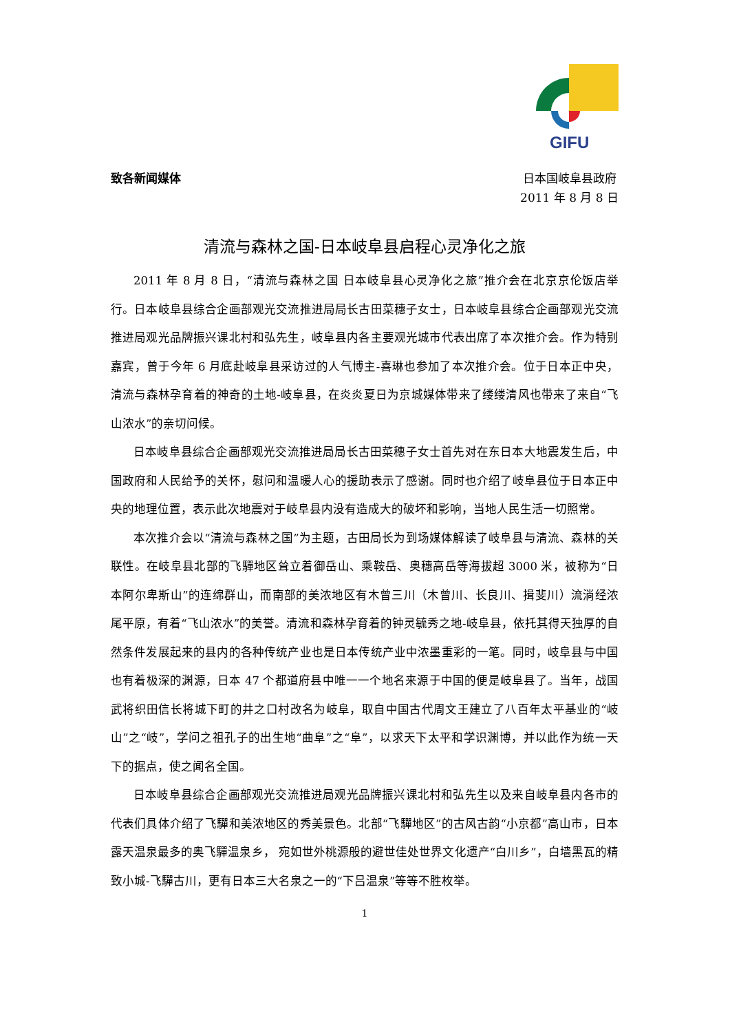GIFU
致各新闻媒体
日本国岐阜县政府
2011 年 8 月 8 日
清流与森林之国-日本岐阜县启程心灵净化之旅
2011 年 8 月 8 日，“清流与森林之国 日本岐阜县心灵净化之旅”推介会在北京京伦饭店举行。日本岐阜县综合企画部观光交流推进局局长古田菜穗子女士，日本岐阜县综合企画部观光交流推进局观光品牌振兴课北村和弘先生，岐阜县内各主要观光城市代表出席了本次推介会。作为特别嘉宾，曾于今年 6 月底赴岐阜县采访过的人气博主-喜琳也参加了本次推介会。位于日本正中央，清流与森林孕育着的神奇的土地-岐阜县，在炎炎夏日为京城媒体带来了缕缕清风也带来了来自“飞山浓水”的亲切问候。
日本岐阜县综合企画部观光交流推进局局长古田菜穗子女士首先对在东日本大地震发生后，中国政府和人民给予的关怀，慰问和温暖人心的援助表示了感谢。同时也介绍了岐阜县位于日本正中央的地理位置，表示此次地震对于岐阜县内没有造成大的破坏和影响，当地人民生活一切照常。
本次推介会以“清流与森林之国”为主题，古田局长为到场媒体解读了岐阜县与清流、森林的关联性。在岐阜县北部的飞驒地区耸立着御岳山、乘鞍岳、奥穗高岳等海拔超 3000 米，被称为“日本阿尔卑斯山”的连绵群山，而南部的美浓地区有木曾三川（木曾川、长良川、揖斐川）流淌经浓尾平原，有着“飞山浓水”的美誉。清流和森林孕育着的钟灵毓秀之地-岐阜县，依托其得天独厚的自然条件发展起来的县内的各种传统产业也是日本传统产业中浓墨重彩的一笔。同时，岐阜县与中国也有着极深的渊源，日本 47 个都道府县中唯一一个地名来源于中国的便是岐阜县了。当年，战国武将织田信长将城下町的井之口村改名为岐阜，取自中国古代周文王建立了八百年太平基业的“岐山”之“岐”，学问之祖孔子的出生地“曲阜”之“阜”，以求天下太平和学识渊博，并以此作为统一天下的据点，使之闻名全国。
日本岐阜县综合企画部观光交流推进局观光品牌振兴课北村和弘先生以及来自岐阜县内各市的代表们具体介绍了飞驒和美浓地区的秀美景色。北部“飞驒地区”的古风古韵“小京都”高山市，日本露天温泉最多的奥飞驒温泉乡， 宛如世外桃源般的避世佳处世界文化遗产“白川乡”，白墙黑瓦的精致小城-飞驒古川，更有日本三大名泉之一的“下吕温泉”等等不胜枚举。
1